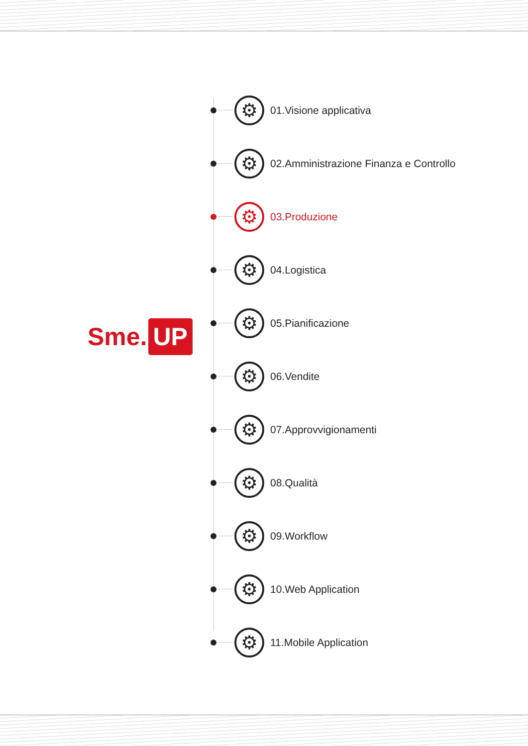Sme. UP
⚙
01.Visione applicativa
⚙
02.Amministrazione Finanza e Controllo
⚙
03.Produzione
⚙
04.Logistica
⚙
05.Pianificazione
⚙
06.Vendite
⚙
07.Approvvigionamenti
⚙
08.Qualità
⚙
09.Workflow
⚙
10.Web Application
⚙
11.Mobile Application